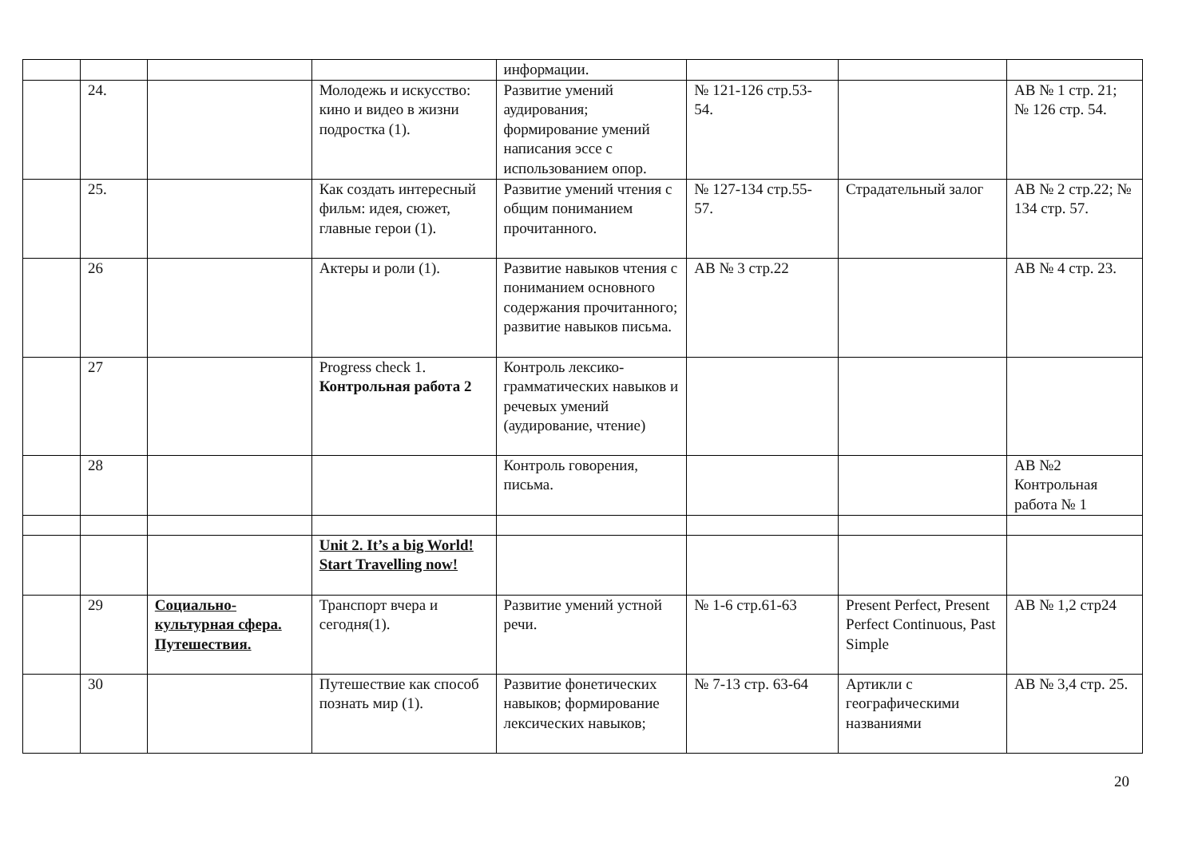| | | | | информации. | | | |
| | 24. | | Молодежь и искусство: кино и видео в жизни подростка (1). | Развитие умений аудирования; формирование умений написания эссе с использованием опор. | № 121-126 стр.53-54. | | AB № 1 стр. 21; № 126 стр. 54. |
| | 25. | | Как создать интересный фильм: идея, сюжет, главные герои (1). | Развитие умений чтения с общим пониманием прочитанного. | № 127-134 стр.55-57. | Страдательный залог | AB № 2 стр.22; № 134 стр. 57. |
| | 26 | | Актеры и роли (1). | Развитие навыков чтения с пониманием основного содержания прочитанного; развитие навыков письма. | AB № 3 стр.22 | | AB № 4 стр. 23. |
| | 27 | | Progress check 1. Контрольная работа 2 | Контроль лексико-грамматических навыков и речевых умений (аудирование, чтение) | | | |
| | 28 | | | Контроль говорения, письма. | | | AB №2 Контрольная работа № 1 |
| | | | Unit 2. It’s a big World! Start Travelling now! | | | | |
| | 29 | Социально-культурная сфера. Путешествия. | Транспорт вчера и сегодня(1). | Развитие умений устной речи. | № 1-6 стр.61-63 | Present Perfect, Present Perfect Continuous, Past Simple | AB № 1,2 стр24 |
| | 30 | | Путешествие как способ познать мир (1). | Развитие фонетических навыков; формирование лексических навыков; | № 7-13 стр. 63-64 | Артикли с географическими названиями | AB № 3,4 стр. 25. |
20